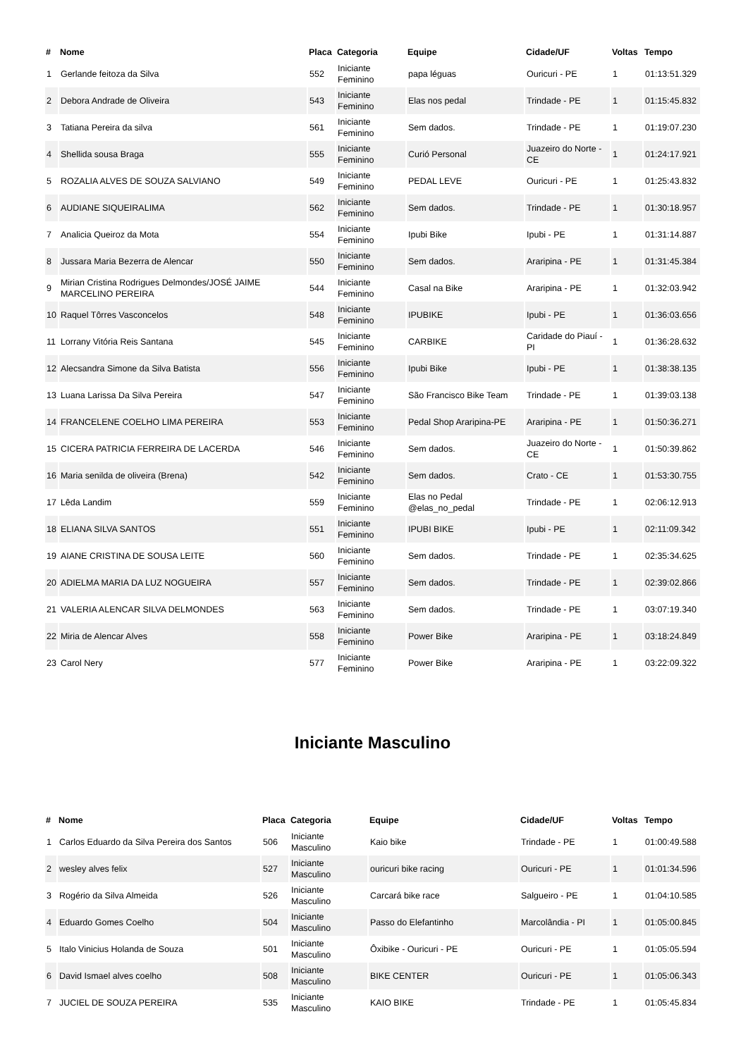| # | Nome | Placa | Categoria | Equipe | Cidade/UF | Voltas | Tempo |
| --- | --- | --- | --- | --- | --- | --- | --- |
| 1 | Gerlande feitoza da Silva | 552 | Iniciante Feminino | papa léguas | Ouricuri - PE | 1 | 01:13:51.329 |
| 2 | Debora Andrade de Oliveira | 543 | Iniciante Feminino | Elas nos pedal | Trindade - PE | 1 | 01:15:45.832 |
| 3 | Tatiana Pereira da silva | 561 | Iniciante Feminino | Sem dados. | Trindade - PE | 1 | 01:19:07.230 |
| 4 | Shellida sousa Braga | 555 | Iniciante Feminino | Curió Personal | Juazeiro do Norte - CE | 1 | 01:24:17.921 |
| 5 | ROZALIA ALVES DE SOUZA SALVIANO | 549 | Iniciante Feminino | PEDAL LEVE | Ouricuri - PE | 1 | 01:25:43.832 |
| 6 | AUDIANE SIQUEIRALIMA | 562 | Iniciante Feminino | Sem dados. | Trindade - PE | 1 | 01:30:18.957 |
| 7 | Analicia Queiroz da Mota | 554 | Iniciante Feminino | Ipubi Bike | Ipubi - PE | 1 | 01:31:14.887 |
| 8 | Jussara Maria Bezerra de Alencar | 550 | Iniciante Feminino | Sem dados. | Araripina - PE | 1 | 01:31:45.384 |
| 9 | Mirian Cristina Rodrigues Delmondes/JOSÉ JAIME MARCELINO PEREIRA | 544 | Iniciante Feminino | Casal na Bike | Araripina - PE | 1 | 01:32:03.942 |
| 10 | Raquel Tôrres Vasconcelos | 548 | Iniciante Feminino | IPUBIKE | Ipubi - PE | 1 | 01:36:03.656 |
| 11 | Lorrany Vitória Reis Santana | 545 | Iniciante Feminino | CARBIKE | Caridade do Piauí - PI | 1 | 01:36:28.632 |
| 12 | Alecsandra Simone da Silva Batista | 556 | Iniciante Feminino | Ipubi Bike | Ipubi - PE | 1 | 01:38:38.135 |
| 13 | Luana Larissa Da Silva Pereira | 547 | Iniciante Feminino | São Francisco Bike Team | Trindade - PE | 1 | 01:39:03.138 |
| 14 | FRANCELENE COELHO LIMA PEREIRA | 553 | Iniciante Feminino | Pedal Shop Araripina-PE | Araripina - PE | 1 | 01:50:36.271 |
| 15 | CICERA PATRICIA FERREIRA DE LACERDA | 546 | Iniciante Feminino | Sem dados. | Juazeiro do Norte - CE | 1 | 01:50:39.862 |
| 16 | Maria senilda de oliveira (Brena) | 542 | Iniciante Feminino | Sem dados. | Crato - CE | 1 | 01:53:30.755 |
| 17 | Lêda Landim | 559 | Iniciante Feminino | Elas no Pedal @elas_no_pedal | Trindade - PE | 1 | 02:06:12.913 |
| 18 | ELIANA SILVA SANTOS | 551 | Iniciante Feminino | IPUBI BIKE | Ipubi - PE | 1 | 02:11:09.342 |
| 19 | AIANE CRISTINA DE SOUSA LEITE | 560 | Iniciante Feminino | Sem dados. | Trindade - PE | 1 | 02:35:34.625 |
| 20 | ADIELMA MARIA DA LUZ NOGUEIRA | 557 | Iniciante Feminino | Sem dados. | Trindade - PE | 1 | 02:39:02.866 |
| 21 | VALERIA ALENCAR SILVA DELMONDES | 563 | Iniciante Feminino | Sem dados. | Trindade - PE | 1 | 03:07:19.340 |
| 22 | Miria de Alencar Alves | 558 | Iniciante Feminino | Power Bike | Araripina - PE | 1 | 03:18:24.849 |
| 23 | Carol Nery | 577 | Iniciante Feminino | Power Bike | Araripina - PE | 1 | 03:22:09.322 |
Iniciante Masculino
| # | Nome | Placa | Categoria | Equipe | Cidade/UF | Voltas | Tempo |
| --- | --- | --- | --- | --- | --- | --- | --- |
| 1 | Carlos Eduardo da Silva Pereira dos Santos | 506 | Iniciante Masculino | Kaio bike | Trindade - PE | 1 | 01:00:49.588 |
| 2 | wesley alves felix | 527 | Iniciante Masculino | ouricuri bike racing | Ouricuri - PE | 1 | 01:01:34.596 |
| 3 | Rogério da Silva Almeida | 526 | Iniciante Masculino | Carcará bike race | Salgueiro - PE | 1 | 01:04:10.585 |
| 4 | Eduardo Gomes Coelho | 504 | Iniciante Masculino | Passo do Elefantinho | Marcolândia - PI | 1 | 01:05:00.845 |
| 5 | Italo Vinicius Holanda de Souza | 501 | Iniciante Masculino | Ôxibike - Ouricuri - PE | Ouricuri - PE | 1 | 01:05:05.594 |
| 6 | David Ismael alves coelho | 508 | Iniciante Masculino | BIKE CENTER | Ouricuri - PE | 1 | 01:05:06.343 |
| 7 | JUCIEL DE SOUZA PEREIRA | 535 | Iniciante Masculino | KAIO BIKE | Trindade - PE | 1 | 01:05:45.834 |